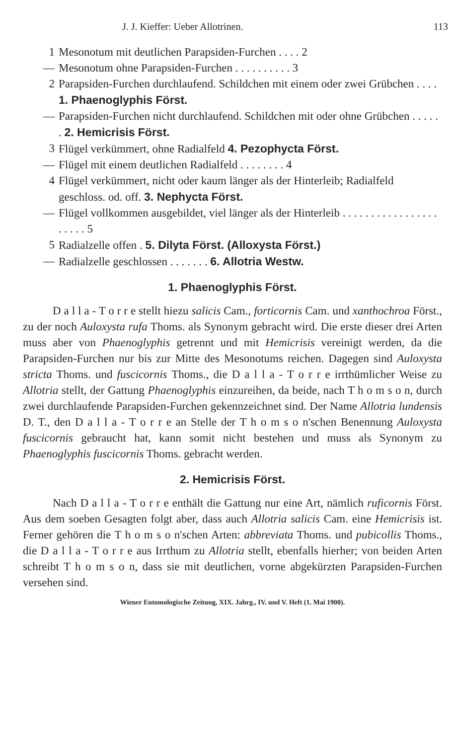J. J. Kieffer: Ueber Allotrinen. 113
1 Mesonotum mit deutlichen Parapsiden-Furchen . . . . 2
— Mesonotum ohne Parapsiden-Furchen . . . . . . . . . . 3
2 Parapsiden-Furchen durchlaufend. Schildchen mit einem oder zwei Grübchen . . . . 1. Phaenoglyphis Först.
— Parapsiden-Furchen nicht durchlaufend. Schildchen mit oder ohne Grübchen . . . . . . 2. Hemicrisis Först.
3 Flügel verkümmert, ohne Radialfeld 4. Pezophycta Först.
— Flügel mit einem deutlichen Radialfeld . . . . . . . . 4
4 Flügel verkümmert, nicht oder kaum länger als der Hinterleib; Radialfeld geschloss. od. off. 3. Nephycta Först.
— Flügel vollkommen ausgebildet, viel länger als der Hinterleib . . . . . . . . . . . . . . . . . . . . . . 5
5 Radialzelle offen . 5. Dilyta Först. (Alloxysta Först.)
— Radialzelle geschlossen . . . . . . . 6. Allotria Westw.
1. Phaenoglyphis Först.
D a l l a - T o r r e stellt hiezu salicis Cam., forticornis Cam. und xanthochroa Först., zu der noch Auloxysta rufa Thoms. als Synonym gebracht wird. Die erste dieser drei Arten muss aber von Phaenoglyphis getrennt und mit Hemicrisis vereinigt werden, da die Parapsiden-Furchen nur bis zur Mitte des Mesonotums reichen. Dagegen sind Auloxysta stricta Thoms. und fuscicornis Thoms., die D a l l a - T o r r e irrthümlicher Weise zu Allotria stellt, der Gattung Phaenoglyphis einzureihen, da beide, nach T h o m s o n, durch zwei durchlaufende Parapsiden-Furchen gekennzeichnet sind. Der Name Allotria lundensis D. T., den D a l l a - T o r r e an Stelle der T h o m s o n'schen Benennung Auloxysta fuscicornis gebraucht hat, kann somit nicht bestehen und muss als Synonym zu Phaenoglyphis fuscicornis Thoms. gebracht werden.
2. Hemicrisis Först.
Nach D a l l a - T o r r e enthält die Gattung nur eine Art, nämlich ruficornis Först. Aus dem soeben Gesagten folgt aber, dass auch Allotria salicis Cam. eine Hemicrisis ist. Ferner gehören die T h o m s o n'schen Arten: abbreviata Thoms. und pubicollis Thoms., die D a l l a - T o r r e aus Irrthum zu Allotria stellt, ebenfalls hierher; von beiden Arten schreibt T h o m s o n, dass sie mit deutlichen, vorne abgekürzten Parapsiden-Furchen versehen sind.
Wiener Entomologische Zeitung, XIX. Jahrg., IV. und V. Heft (1. Mai 1900).